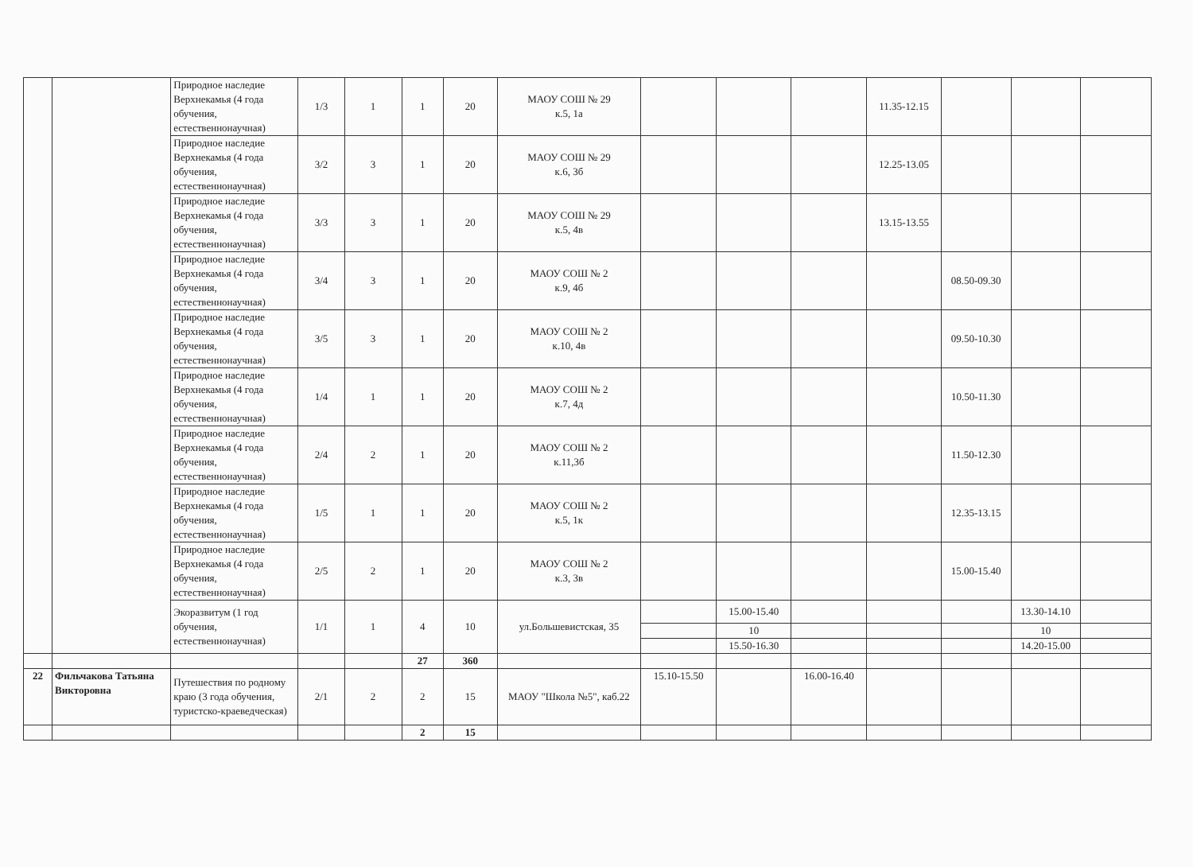| | | Природное наследие Верхнекамья (4 года обучения, естественнонаучная) | 1/3 | 1 | 1 | 20 | МАОУ СОШ № 29 к.5, 1а | | | | 11.35-12.15 | | | |
| | | Природное наследие Верхнекамья (4 года обучения, естественнонаучная) | 3/2 | 3 | 1 | 20 | МАОУ СОШ № 29 к.6, 3б | | | | 12.25-13.05 | | | |
| | | Природное наследие Верхнекамья (4 года обучения, естественнонаучная) | 3/3 | 3 | 1 | 20 | МАОУ СОШ № 29 к.5, 4в | | | | 13.15-13.55 | | | |
| | | Природное наследие Верхнекамья (4 года обучения, естественнонаучная) | 3/4 | 3 | 1 | 20 | МАОУ СОШ № 2 к.9, 4б | | | | | 08.50-09.30 | | |
| | | Природное наследие Верхнекамья (4 года обучения, естественнонаучная) | 3/5 | 3 | 1 | 20 | МАОУ СОШ № 2 к.10, 4в | | | | | 09.50-10.30 | | |
| | | Природное наследие Верхнекамья (4 года обучения, естественнонаучная) | 1/4 | 1 | 1 | 20 | МАОУ СОШ № 2 к.7, 4д | | | | | 10.50-11.30 | | |
| | | Природное наследие Верхнекамья (4 года обучения, естественнонаучная) | 2/4 | 2 | 1 | 20 | МАОУ СОШ № 2 к.11,3б | | | | | 11.50-12.30 | | |
| | | Природное наследие Верхнекамья (4 года обучения, естественнонаучная) | 1/5 | 1 | 1 | 20 | МАОУ СОШ № 2 к.5, 1к | | | | | 12.35-13.15 | | |
| | | Природное наследие Верхнекамья (4 года обучения, естественнонаучная) | 2/5 | 2 | 1 | 20 | МАОУ СОШ № 2 к.3, 3в | | | | | 15.00-15.40 | | |
| | | Экоразвитум (1 год обучения, естественнонаучная) | 1/1 | 1 | 4 | 10 | ул.Большевистская, 35 | | 15.00-15.40 | | | | 13.30-14.10 | |
| | | | | | | | | | 10 | | | | 10 | |
| | | | | | | | | | 15.50-16.30 | | | | 14.20-15.00 | |
| | | | | | 27 | 360 | | | | | | | | |
| 22 | Фильчакова Татьяна Викторовна | Путешествия по родному краю (3 года обучения, туристско-краеведческая) | 2/1 | 2 | 2 | 15 | МАОУ "Школа №5", каб.22 | 15.10-15.50 | | 16.00-16.40 | | | | |
| | | | | | 2 | 15 | | | | | | | | |